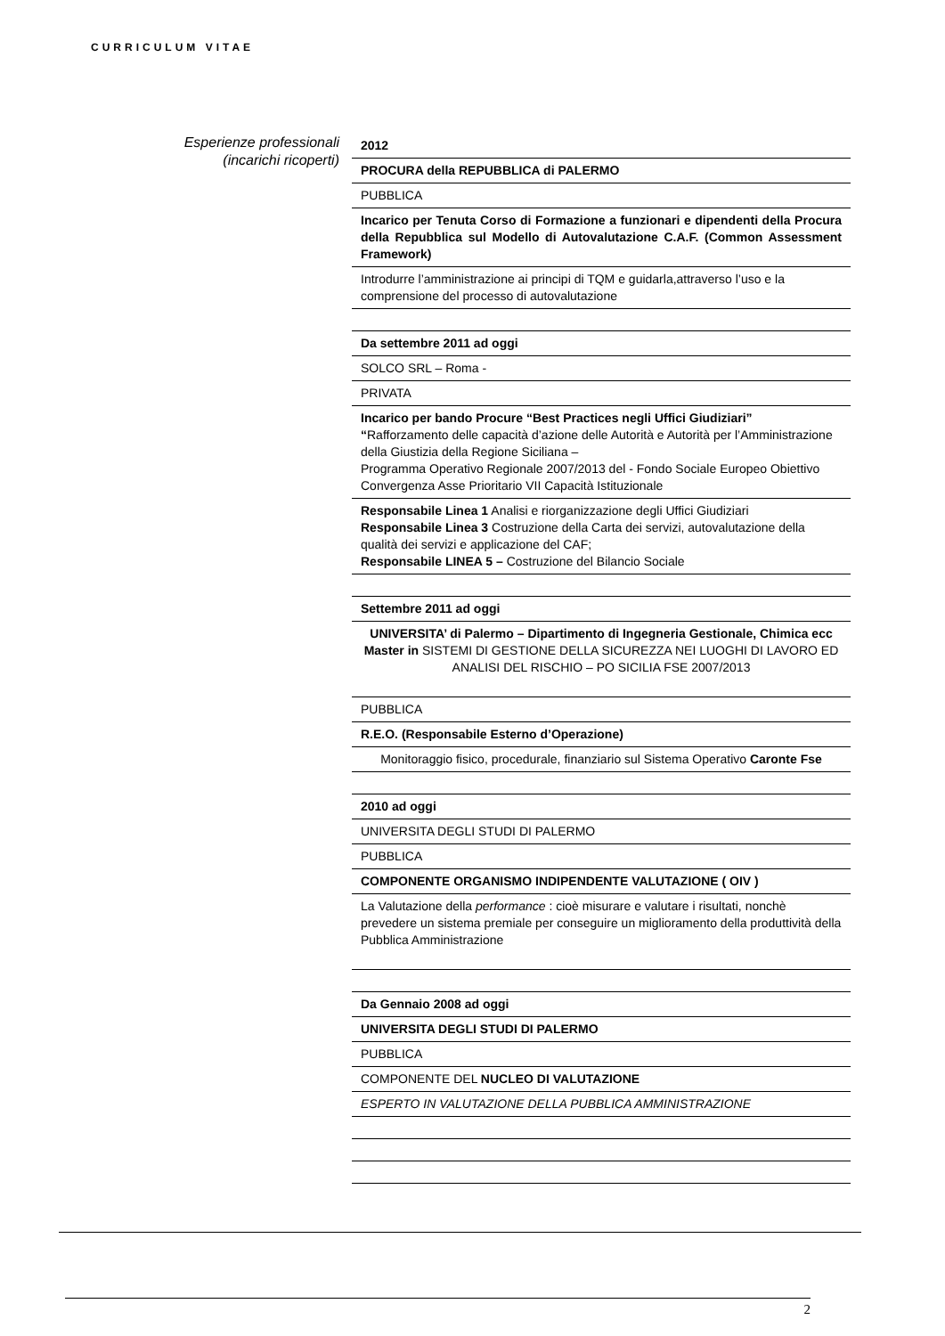CURRICULUM VITAE
Esperienze professionali
(incarichi ricoperti)
| 2012 |
| PROCURA della REPUBBLICA di PALERMO |
| PUBBLICA |
| Incarico per Tenuta Corso di Formazione a funzionari e dipendenti della Procura della Repubblica sul Modello di Autovalutazione C.A.F. (Common Assessment Framework) |
| Introdurre l’amministrazione ai principi di TQM e guidarla,attraverso l’uso e la comprensione del processo di autovalutazione |
| Da settembre 2011 ad oggi |
| SOLCO SRL – Roma - |
| PRIVATA |
| Incarico per bando Procure “Best Practices negli Uffici Giudiziari” “ Rafforzamento delle capacità d’azione delle Autorità e Autorità per l’Amministrazione della Giustizia della Regione Siciliana – Programma Operativo Regionale 2007/2013 del - Fondo Sociale Europeo Obiettivo Convergenza Asse Prioritario VII Capacità Istituzionale |
| Responsabile Linea 1 Analisi e riorganizzazione degli Uffici Giudiziari Responsabile Linea 3 Costruzione della Carta dei servizi, autovalutazione della qualità dei servizi e applicazione del CAF; Responsabile LINEA 5 – Costruzione del Bilancio Sociale |
| Settembre 2011 ad oggi |
| UNIVERSITA’ di Palermo – Dipartimento di Ingegneria Gestionale, Chimica ecc Master in SISTEMI DI GESTIONE DELLA SICUREZZA NEI LUOGHI DI LAVORO ED ANALISI DEL RISCHIO – PO SICILIA FSE 2007/2013 |
| PUBBLICA |
| R.E.O. (Responsabile Esterno d’Operazione) |
| Monitoraggio fisico, procedurale, finanziario sul Sistema Operativo Caronte Fse |
| 2010 ad oggi |
| UNIVERSITA DEGLI STUDI DI PALERMO |
| PUBBLICA |
| COMPONENTE ORGANISMO INDIPENDENTE VALUTAZIONE ( OIV ) |
| La Valutazione della performance : cioè misurare e valutare i risultati, nonchè prevedere un sistema premiale per conseguire un miglioramento della produttività della Pubblica Amministrazione |
| Da Gennaio 2008 ad oggi |
| UNIVERSITA DEGLI STUDI DI PALERMO |
| PUBBLICA |
| COMPONENTE DEL NUCLEO DI VALUTAZIONE |
| ESPERTO IN VALUTAZIONE DELLA PUBBLICA AMMINISTRAZIONE |
2